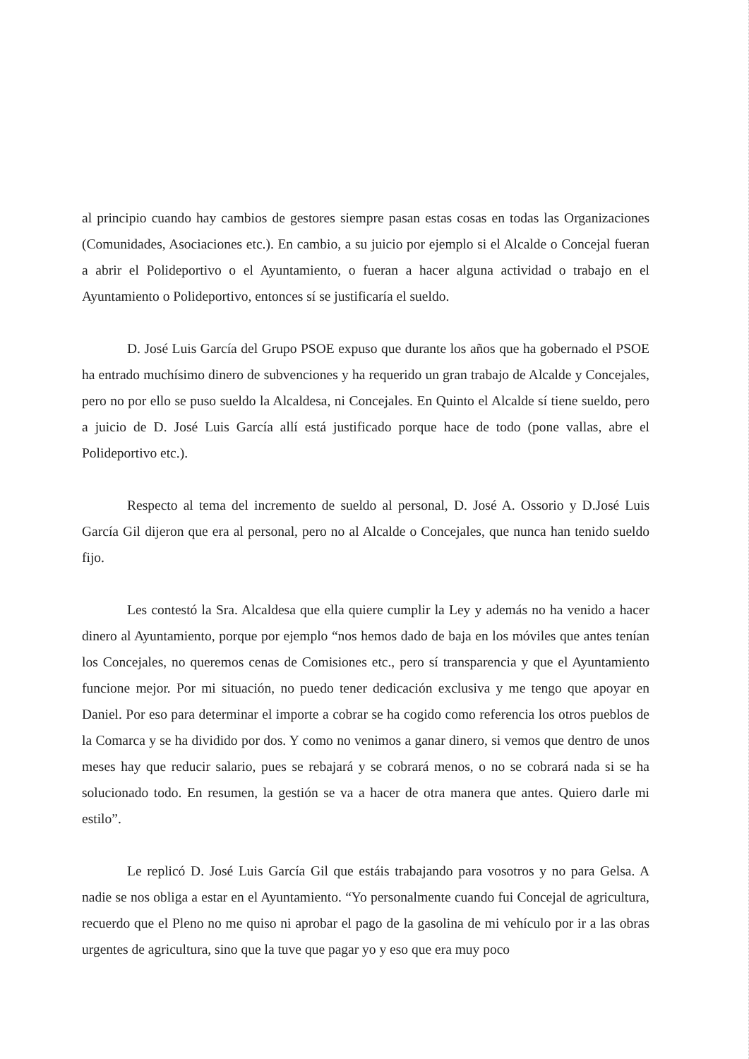al principio cuando hay cambios de gestores siempre pasan estas cosas en todas las Organizaciones (Comunidades, Asociaciones etc.). En cambio, a su juicio por ejemplo si el Alcalde o Concejal fueran a abrir el Polideportivo o el Ayuntamiento, o fueran a hacer alguna actividad o trabajo en el Ayuntamiento o Polideportivo, entonces sí se justificaría el sueldo.
D. José Luis García del Grupo PSOE expuso que durante los años que ha gobernado el PSOE ha entrado muchísimo dinero de subvenciones y ha requerido un gran trabajo de Alcalde y Concejales, pero no por ello se puso sueldo la Alcaldesa, ni Concejales. En Quinto el Alcalde sí tiene sueldo, pero a juicio de D. José Luis García allí está justificado porque hace de todo (pone vallas, abre el Polideportivo etc.).
Respecto al tema del incremento de sueldo al personal, D. José A. Ossorio y D.José Luis García Gil dijeron que era al personal, pero no al Alcalde o Concejales, que nunca han tenido sueldo fijo.
Les contestó la Sra. Alcaldesa que ella quiere cumplir la Ley y además no ha venido a hacer dinero al Ayuntamiento, porque por ejemplo “nos hemos dado de baja en los móviles que antes tenían los Concejales, no queremos cenas de Comisiones etc., pero sí transparencia y que el Ayuntamiento funcione mejor. Por mi situación, no puedo tener dedicación exclusiva y me tengo que apoyar en Daniel. Por eso para determinar el importe a cobrar se ha cogido como referencia los otros pueblos de la Comarca y se ha dividido por dos. Y como no venimos a ganar dinero, si vemos que dentro de unos meses hay que reducir salario, pues se rebajará y se cobrará menos, o no se cobrará nada si se ha solucionado todo. En resumen, la gestión se va a hacer de otra manera que antes. Quiero darle mi estilo”.
Le replicó D. José Luis García Gil que estáis trabajando para vosotros y no para Gelsa. A nadie se nos obliga a estar en el Ayuntamiento. “Yo personalmente cuando fui Concejal de agricultura, recuerdo que el Pleno no me quiso ni aprobar el pago de la gasolina de mi vehículo por ir a las obras urgentes de agricultura, sino que la tuve que pagar yo y eso que era muy poco